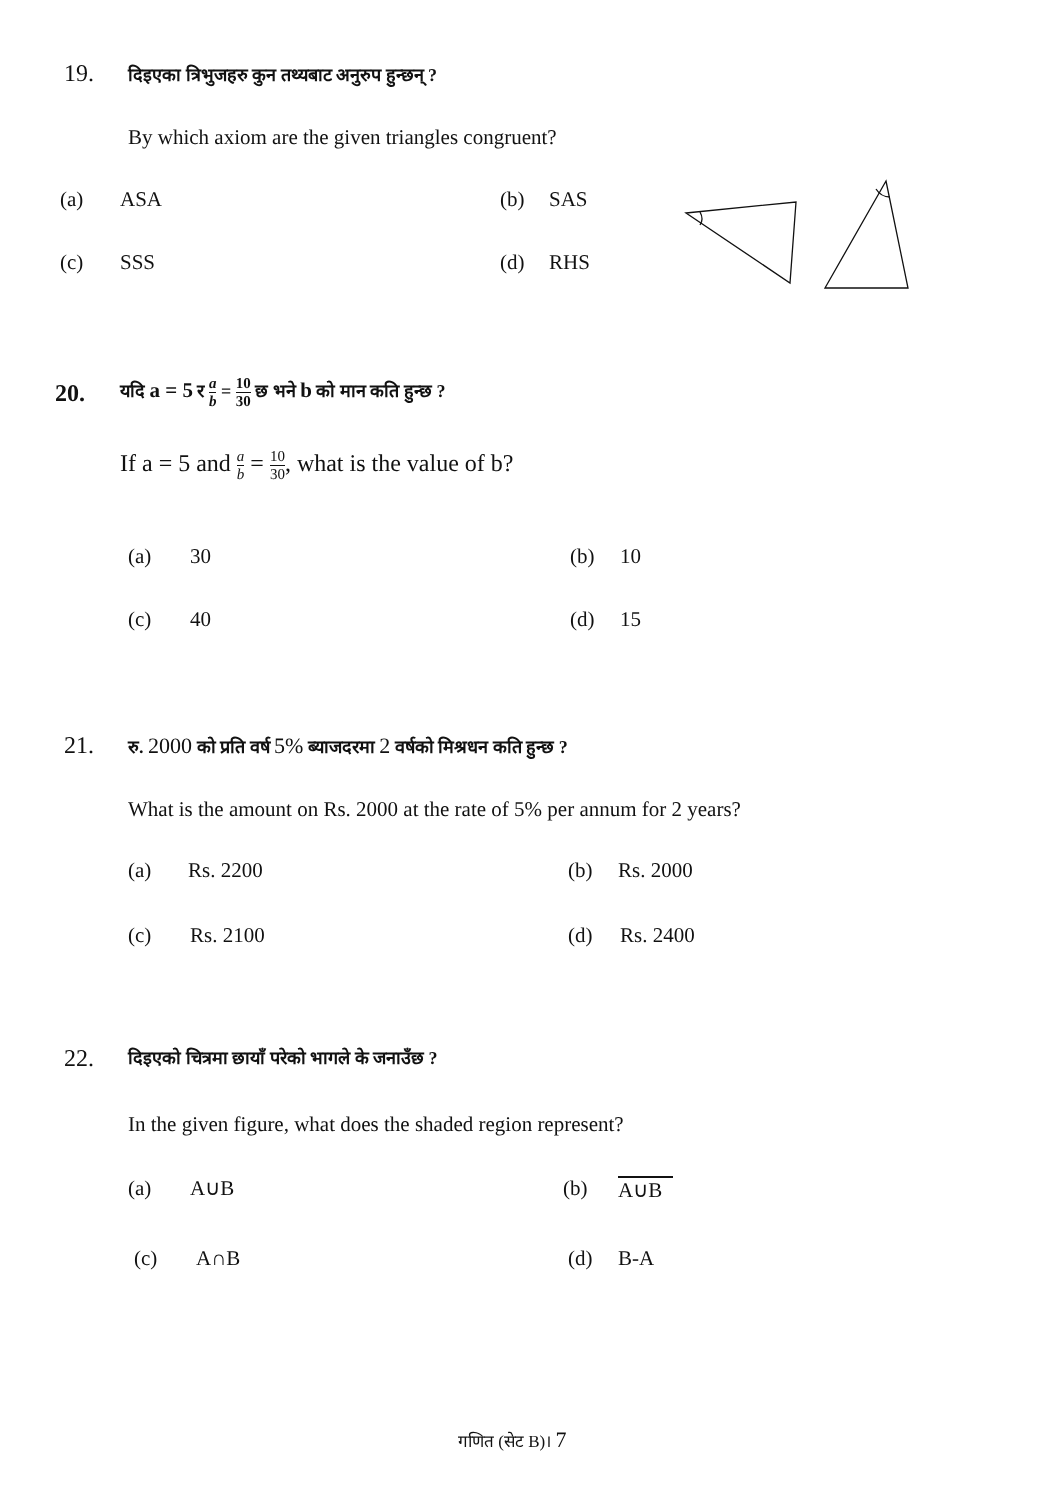19. दिइएका त्रिभुजहरु कुन तथ्यबाट अनुरुप हुन्छन् ?
By which axiom are the given triangles congruent?
(a) ASA (b) SAS
(c) SSS (d) RHS
20. यदि a = 5 र a b = 10 30 छ भने b को मान कति हुन्छ ?
If a = 5 and a b = 10 30, what is the value of b?
(a) 30 (b) 10
(c) 40 (d) 15
21. रु. 2000 को प्रति वर्ष 5% ब्याजदरमा 2 वर्षको मिश्रधन कति हुन्छ ?
What is the amount on Rs. 2000 at the rate of 5% per annum for 2 years?
(a) Rs. 2200 (b) Rs. 2000
(c) Rs. 2100 (d) Rs. 2400
22. दिइएको चित्रमा छायाँ परेको भागले के जनाउँछ ?
In the given figure, what does the shaded region represent?
(a) A∪B (b) A∪B
(c) A∩B (d) B-A
गणित (सेट B)। 7